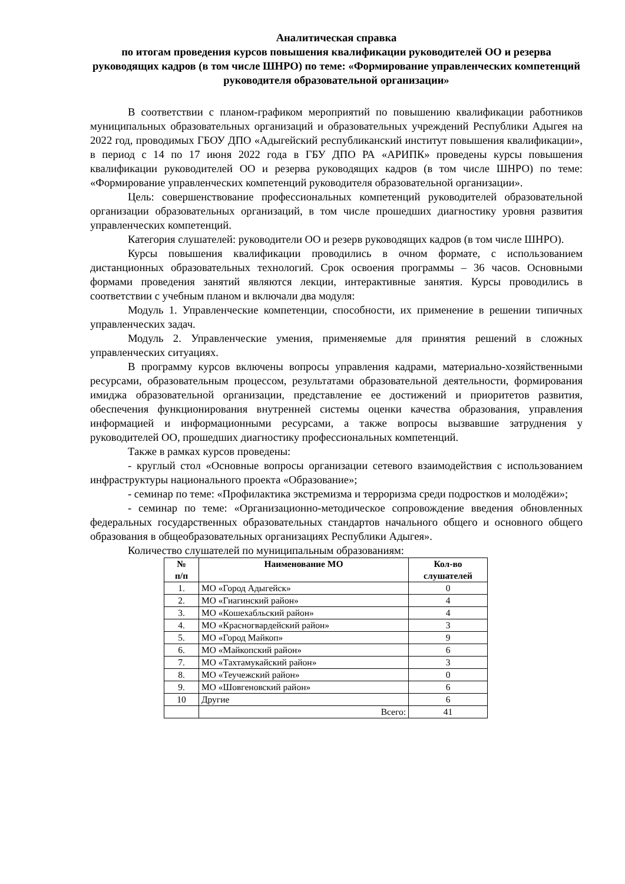Аналитическая справка
по итогам проведения курсов повышения квалификации руководителей ОО и резерва руководящих кадров (в том числе ШНРО) по теме: «Формирование управленческих компетенций руководителя образовательной организации»
В соответствии с планом-графиком мероприятий по повышению квалификации работников муниципальных образовательных организаций и образовательных учреждений Республики Адыгея на 2022 год, проводимых ГБОУ ДПО «Адыгейский республиканский институт повышения квалификации», в период с 14 по 17 июня 2022 года в ГБУ ДПО РА «АРИПК» проведены курсы повышения квалификации руководителей ОО и резерва руководящих кадров (в том числе ШНРО) по теме: «Формирование управленческих компетенций руководителя образовательной организации».
Цель: совершенствование профессиональных компетенций руководителей образовательной организации образовательных организаций, в том числе прошедших диагностику уровня развития управленческих компетенций.
Категория слушателей: руководители ОО и резерв руководящих кадров (в том числе ШНРО).
Курсы повышения квалификации проводились в очном формате, с использованием дистанционных образовательных технологий. Срок освоения программы – 36 часов. Основными формами проведения занятий являются лекции, интерактивные занятия. Курсы проводились в соответствии с учебным планом и включали два модуля:
Модуль 1. Управленческие компетенции, способности, их применение в решении типичных управленческих задач.
Модуль 2. Управленческие умения, применяемые для принятия решений в сложных управленческих ситуациях.
В программу курсов включены вопросы управления кадрами, материально-хозяйственными ресурсами, образовательным процессом, результатами образовательной деятельности, формирования имиджа образовательной организации, представление ее достижений и приоритетов развития, обеспечения функционирования внутренней системы оценки качества образования, управления информацией и информационными ресурсами, а также вопросы вызвавшие затруднения у руководителей ОО, прошедших диагностику профессиональных компетенций.
Также в рамках курсов проведены:
- круглый стол «Основные вопросы организации сетевого взаимодействия с использованием инфраструктуры национального проекта «Образование»;
- семинар по теме: «Профилактика экстремизма и терроризма среди подростков и молодёжи»;
- семинар по теме: «Организационно-методическое сопровождение введения обновленных федеральных государственных образовательных стандартов начального общего и основного общего образования в общеобразовательных организациях Республики Адыгея».
Количество слушателей по муниципальным образованиям:
| № п/п | Наименование МО | Кол-во слушателей |
| --- | --- | --- |
| 1. | МО «Город Адыгейск» | 0 |
| 2. | МО «Гиагинский район» | 4 |
| 3. | МО «Кошехабльский район» | 4 |
| 4. | МО «Красногвардейский район» | 3 |
| 5. | МО «Город Майкоп» | 9 |
| 6. | МО «Майкопский район» | 6 |
| 7. | МО «Тахтамукайский район» | 3 |
| 8. | МО «Теучежский район» | 0 |
| 9. | МО «Шовгеновский район» | 6 |
| 10 | Другие | 6 |
| | Всего: | 41 |